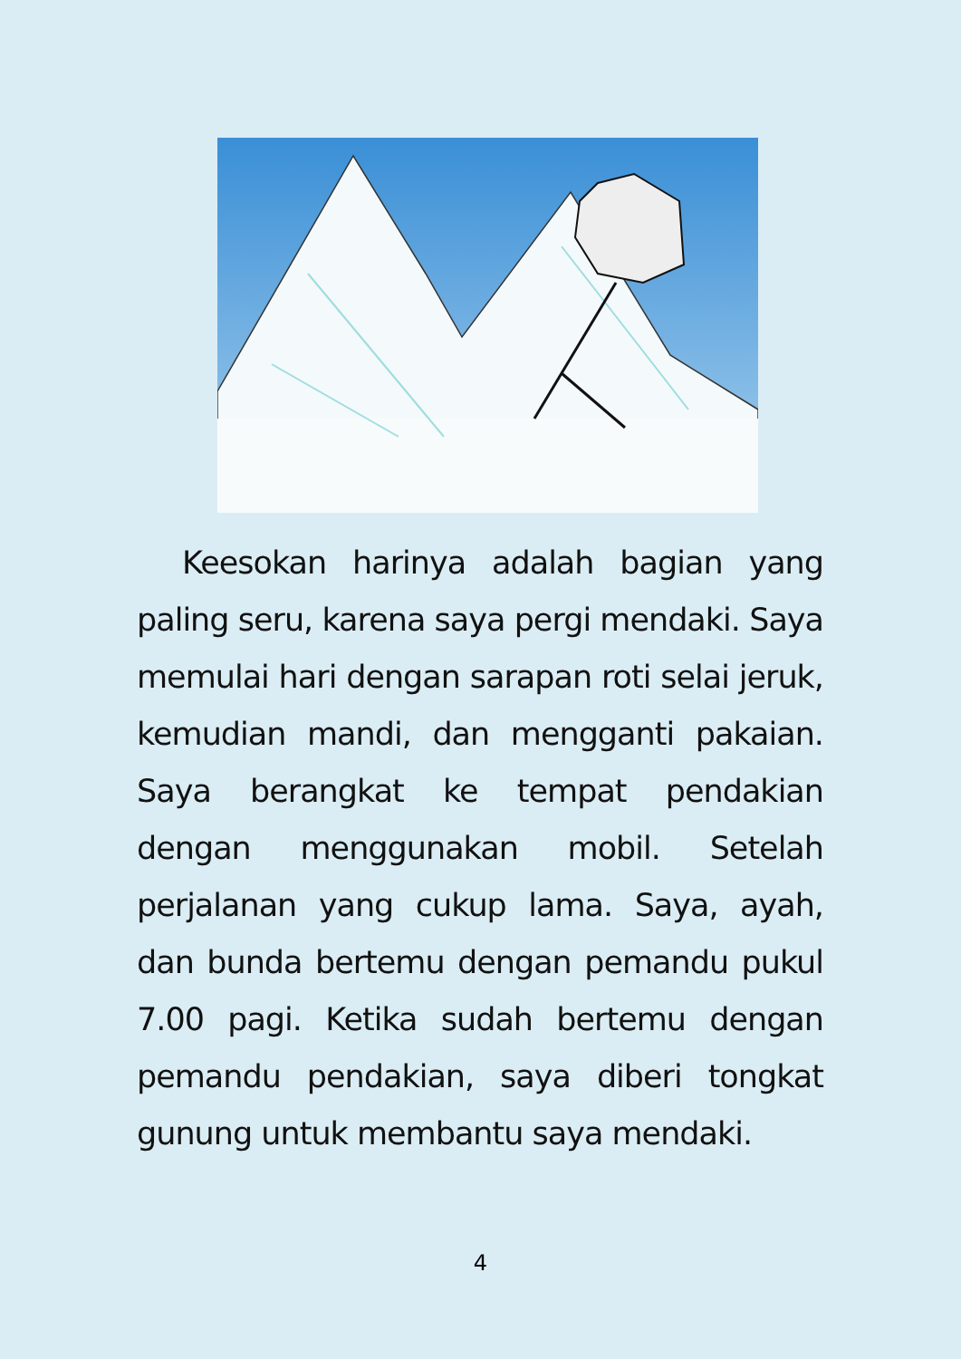Keesokan harinya adalah bagian yang paling seru, karena saya pergi mendaki. Saya memulai hari dengan sarapan roti selai jeruk, kemudian mandi, dan mengganti pakaian. Saya berangkat ke tempat pendakian dengan menggunakan mobil. Setelah perjalanan yang cukup lama. Saya, ayah, dan bunda bertemu dengan pemandu pukul 7.00 pagi. Ketika sudah bertemu dengan pemandu pendakian, saya diberi tongkat gunung untuk membantu saya mendaki.
4